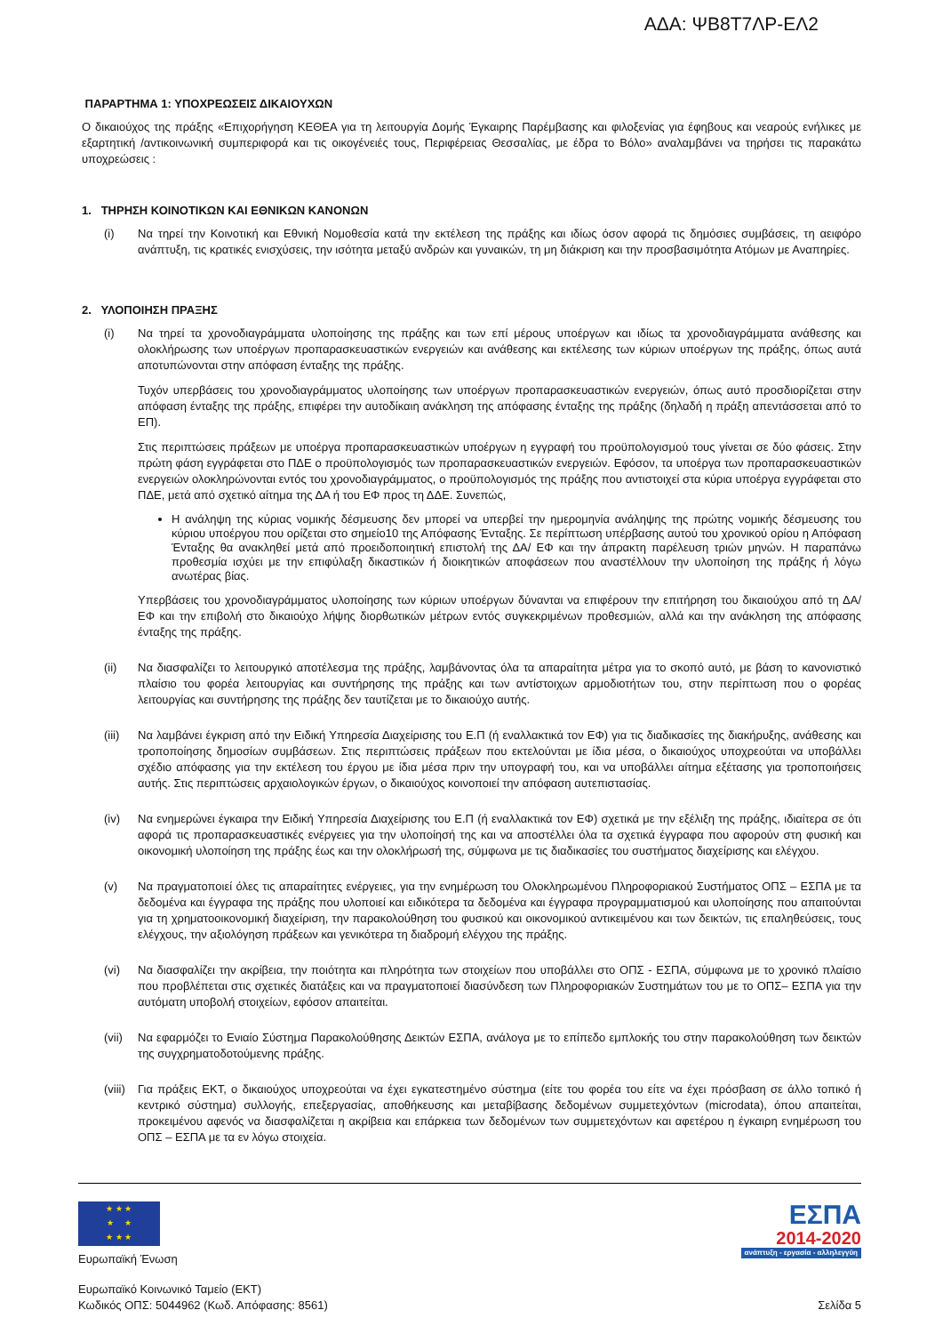ΑΔΑ: ΨΒ8Τ7ΛΡ-ΕΛ2
ΠΑΡΑΡΤΗΜΑ 1: ΥΠΟΧΡΕΩΣΕΙΣ ΔΙΚΑΙΟΥΧΩΝ
Ο δικαιούχος της πράξης «Επιχορήγηση ΚΕΘΕΑ για τη λειτουργία Δομής Έγκαιρης Παρέμβασης και φιλοξενίας για έφηβους και νεαρούς ενήλικες με εξαρτητική /αντικοινωνική συμπεριφορά και τις οικογένειές τους, Περιφέρειας Θεσσαλίας, με έδρα το Βόλο» αναλαμβάνει να τηρήσει τις παρακάτω υποχρεώσεις :
1. ΤΗΡΗΣΗ ΚΟΙΝΟΤΙΚΩΝ ΚΑΙ ΕΘΝΙΚΩΝ ΚΑΝΟΝΩΝ
(i) Να τηρεί την Κοινοτική και Εθνική Νομοθεσία κατά την εκτέλεση της πράξης και ιδίως όσον αφορά τις δημόσιες συμβάσεις, τη αειφόρο ανάπτυξη, τις κρατικές ενισχύσεις, την ισότητα μεταξύ ανδρών και γυναικών, τη μη διάκριση και την προσβασιμότητα Ατόμων με Αναπηρίες.
2. ΥΛΟΠΟΙΗΣΗ ΠΡΑΞΗΣ
(i) Να τηρεί τα χρονοδιαγράμματα υλοποίησης της πράξης και των επί μέρους υποέργων και ιδίως τα χρονοδιαγράμματα ανάθεσης και ολοκλήρωσης των υποέργων προπαρασκευαστικών ενεργειών και ανάθεσης και εκτέλεσης των κύριων υποέργων της πράξης, όπως αυτά αποτυπώνονται στην απόφαση ένταξης της πράξης.
Τυχόν υπερβάσεις του χρονοδιαγράμματος υλοποίησης των υποέργων προπαρασκευαστικών ενεργειών, όπως αυτό προσδιορίζεται στην απόφαση ένταξης της πράξης, επιφέρει την αυτοδίκαιη ανάκληση της απόφασης ένταξης της πράξης (δηλαδή η πράξη απεντάσσεται από το ΕΠ).
Στις περιπτώσεις πράξεων με υποέργα προπαρασκευαστικών υποέργων η εγγραφή του προϋπολογισμού τους γίνεται σε δύο φάσεις. Στην πρώτη φάση εγγράφεται στο ΠΔΕ ο προϋπολογισμός των προπαρασκευαστικών ενεργειών. Εφόσον, τα υποέργα των προπαρασκευαστικών ενεργειών ολοκληρώνονται εντός του χρονοδιαγράμματος, ο προϋπολογισμός της πράξης που αντιστοιχεί στα κύρια υποέργα εγγράφεται στο ΠΔΕ, μετά από σχετικό αίτημα της ΔΑ ή του ΕΦ προς τη ΔΔΕ. Συνεπώς,
Η ανάληψη της κύριας νομικής δέσμευσης δεν μπορεί να υπερβεί την ημερομηνία ανάληψης της πρώτης νομικής δέσμευσης του κύριου υποέργου που ορίζεται στο σημείο10 της Απόφασης Ένταξης. Σε περίπτωση υπέρβασης αυτού του χρονικού ορίου η Απόφαση Ένταξης θα ανακληθεί μετά από προειδοποιητική επιστολή της ΔΑ/ ΕΦ και την άπρακτη παρέλευση τριών μηνών. Η παραπάνω προθεσμία ισχύει με την επιφύλαξη δικαστικών ή διοικητικών αποφάσεων που αναστέλλουν την υλοποίηση της πράξης ή λόγω ανωτέρας βίας.
Υπερβάσεις του χρονοδιαγράμματος υλοποίησης των κύριων υποέργων δύνανται να επιφέρουν την επιτήρηση του δικαιούχου από τη ΔΑ/ ΕΦ και την επιβολή στο δικαιούχο λήψης διορθωτικών μέτρων εντός συγκεκριμένων προθεσμιών, αλλά και την ανάκληση της απόφασης ένταξης της πράξης.
(ii) Να διασφαλίζει το λειτουργικό αποτέλεσμα της πράξης, λαμβάνοντας όλα τα απαραίτητα μέτρα για το σκοπό αυτό, με βάση το κανονιστικό πλαίσιο του φορέα λειτουργίας και συντήρησης της πράξης και των αντίστοιχων αρμοδιοτήτων του, στην περίπτωση που ο φορέας λειτουργίας και συντήρησης της πράξης δεν ταυτίζεται με το δικαιούχο αυτής.
(iii)
Να λαμβάνει έγκριση από την Ειδική Υπηρεσία Διαχείρισης του Ε.Π (ή εναλλακτικά τον ΕΦ) για τις διαδικασίες της διακήρυξης, ανάθεσης και τροποποίησης δημοσίων συμβάσεων. Στις περιπτώσεις πράξεων που εκτελούνται με ίδια μέσα, ο δικαιούχος υποχρεούται να υποβάλλει σχέδιο απόφασης για την εκτέλεση του έργου με ίδια μέσα πριν την υπογραφή του, και να υποβάλλει αίτημα εξέτασης για τροποποιήσεις αυτής. Στις περιπτώσεις αρχαιολογικών έργων, ο δικαιούχος κοινοποιεί την απόφαση αυτεπιστασίας.
(iv) Να ενημερώνει έγκαιρα την Ειδική Υπηρεσία Διαχείρισης του Ε.Π (ή εναλλακτικά τον ΕΦ) σχετικά με την εξέλιξη της πράξης, ιδιαίτερα σε ότι αφορά τις προπαρασκευαστικές ενέργειες για την υλοποίησή της και να αποστέλλει όλα τα σχετικά έγγραφα που αφορούν στη φυσική και οικονομική υλοποίηση της πράξης έως και την ολοκλήρωσή της, σύμφωνα με τις διαδικασίες του συστήματος διαχείρισης και ελέγχου.
(v) Να πραγματοποιεί όλες τις απαραίτητες ενέργειες, για την ενημέρωση του Ολοκληρωμένου Πληροφοριακού Συστήματος ΟΠΣ – ΕΣΠΑ με τα δεδομένα και έγγραφα της πράξης που υλοποιεί και ειδικότερα τα δεδομένα και έγγραφα προγραμματισμού και υλοποίησης που απαιτούνται για τη χρηματοοικονομική διαχείριση, την παρακολούθηση του φυσικού και οικονομικού αντικειμένου και των δεικτών, τις επαληθεύσεις, τους ελέγχους, την αξιολόγηση πράξεων και γενικότερα τη διαδρομή ελέγχου της πράξης.
(vi) Να διασφαλίζει την ακρίβεια, την ποιότητα και πληρότητα των στοιχείων που υποβάλλει στο ΟΠΣ - ΕΣΠΑ, σύμφωνα με το χρονικό πλαίσιο που προβλέπεται στις σχετικές διατάξεις και να πραγματοποιεί διασύνδεση των Πληροφοριακών Συστημάτων του με το ΟΠΣ– ΕΣΠΑ για την αυτόματη υποβολή στοιχείων, εφόσον απαιτείται.
(vii)
Να εφαρμόζει το Ενιαίο Σύστημα Παρακολούθησης Δεικτών ΕΣΠΑ, ανάλογα με το επίπεδο εμπλοκής του στην παρακολούθηση των δεικτών της συγχρηματοδοτούμενης πράξης.
(viii)
Για πράξεις ΕΚΤ, ο δικαιούχος υποχρεούται να έχει εγκατεστημένο σύστημα (είτε του φορέα του είτε να έχει πρόσβαση σε άλλο τοπικό ή κεντρικό σύστημα) συλλογής, επεξεργασίας, αποθήκευσης και μεταβίβασης δεδομένων συμμετεχόντων (microdata), όπου απαιτείται, προκειμένου αφενός να διασφαλίζεται η ακρίβεια και επάρκεια των δεδομένων των συμμετεχόντων και αφετέρου η έγκαιρη ενημέρωση του ΟΠΣ – ΕΣΠΑ με τα εν λόγω στοιχεία.
★ ★ ★
★ ★
★ ★ ★
Ευρωπαϊκή Ένωση
ΕΣΠΑ
2014-2020
ανάπτυξη - εργασία - αλληλεγγύη
Ευρωπαϊκό Κοινωνικό Ταμείο (ΕΚΤ)
Κωδικός ΟΠΣ: 5044962 (Κωδ. Απόφασης: 8561)
Σελίδα 5